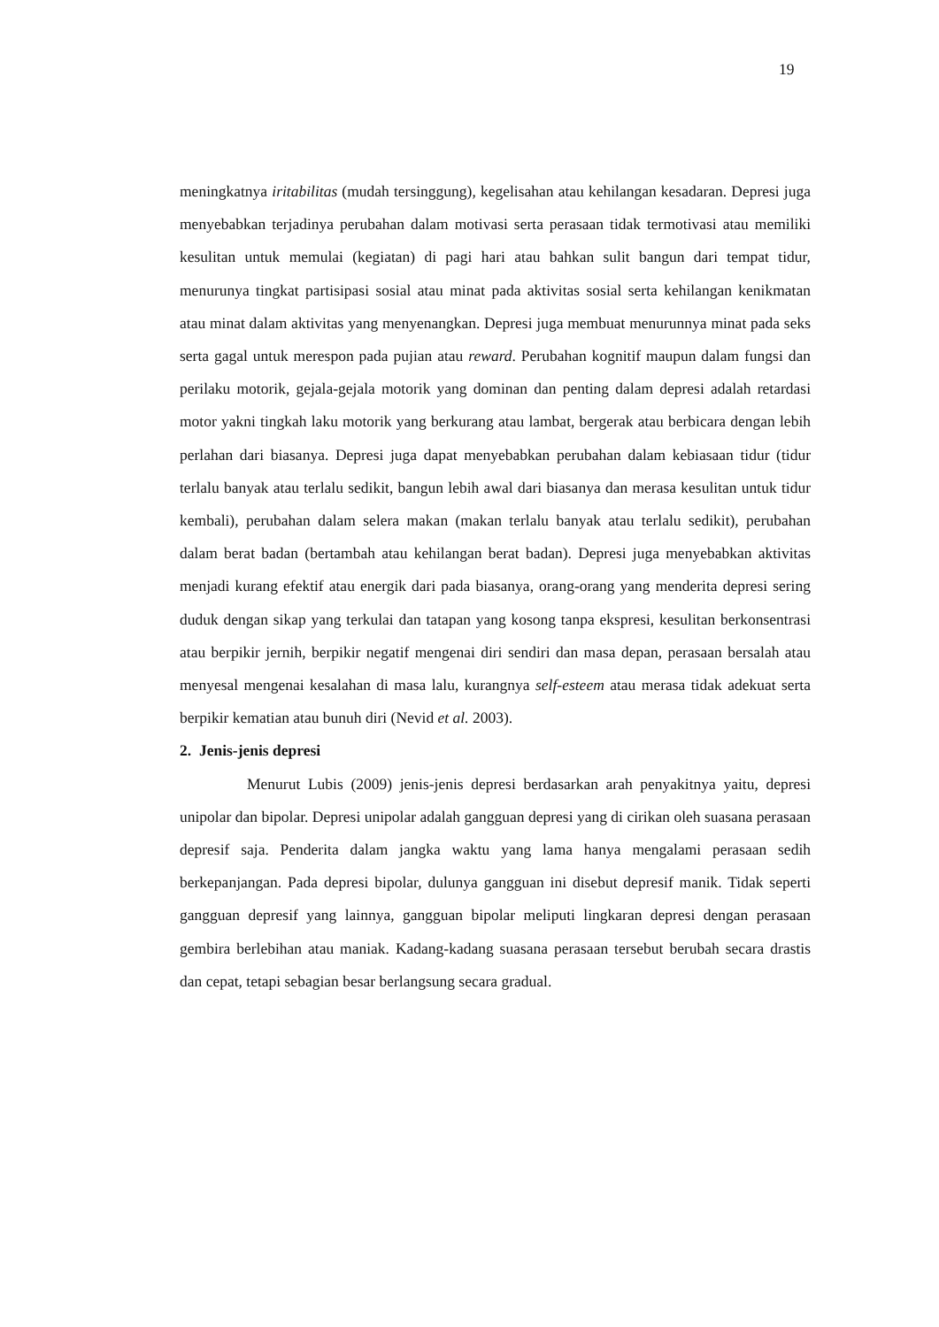19
meningkatnya iritabilitas (mudah tersinggung), kegelisahan atau kehilangan kesadaran. Depresi juga menyebabkan terjadinya perubahan dalam motivasi serta perasaan tidak termotivasi atau memiliki kesulitan untuk memulai (kegiatan) di pagi hari atau bahkan sulit bangun dari tempat tidur, menurunya tingkat partisipasi sosial atau minat pada aktivitas sosial serta kehilangan kenikmatan atau minat dalam aktivitas yang menyenangkan. Depresi juga membuat menurunnya minat pada seks serta gagal untuk merespon pada pujian atau reward. Perubahan kognitif maupun dalam fungsi dan perilaku motorik, gejala-gejala motorik yang dominan dan penting dalam depresi adalah retardasi motor yakni tingkah laku motorik yang berkurang atau lambat, bergerak atau berbicara dengan lebih perlahan dari biasanya. Depresi juga dapat menyebabkan perubahan dalam kebiasaan tidur (tidur terlalu banyak atau terlalu sedikit, bangun lebih awal dari biasanya dan merasa kesulitan untuk tidur kembali), perubahan dalam selera makan (makan terlalu banyak atau terlalu sedikit), perubahan dalam berat badan (bertambah atau kehilangan berat badan). Depresi juga menyebabkan aktivitas menjadi kurang efektif atau energik dari pada biasanya, orang-orang yang menderita depresi sering duduk dengan sikap yang terkulai dan tatapan yang kosong tanpa ekspresi, kesulitan berkonsentrasi atau berpikir jernih, berpikir negatif mengenai diri sendiri dan masa depan, perasaan bersalah atau menyesal mengenai kesalahan di masa lalu, kurangnya self-esteem atau merasa tidak adekuat serta berpikir kematian atau bunuh diri (Nevid et al. 2003).
2. Jenis-jenis depresi
Menurut Lubis (2009) jenis-jenis depresi berdasarkan arah penyakitnya yaitu, depresi unipolar dan bipolar. Depresi unipolar adalah gangguan depresi yang di cirikan oleh suasana perasaan depresif saja. Penderita dalam jangka waktu yang lama hanya mengalami perasaan sedih berkepanjangan. Pada depresi bipolar, dulunya gangguan ini disebut depresif manik. Tidak seperti gangguan depresif yang lainnya, gangguan bipolar meliputi lingkaran depresi dengan perasaan gembira berlebihan atau maniak. Kadang-kadang suasana perasaan tersebut berubah secara drastis dan cepat, tetapi sebagian besar berlangsung secara gradual.